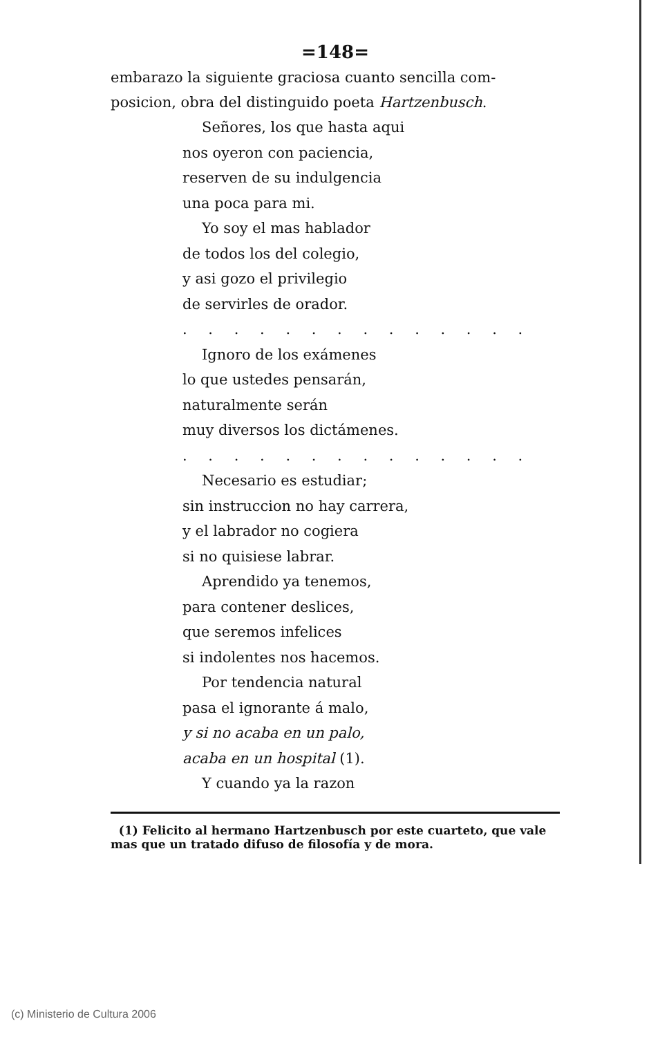=148=
embarazo la siguiente graciosa cuanto sencilla com-posicion, obra del distinguido poeta Hartzenbusch.
Señores, los que hasta aqui
nos oyeron con paciencia,
reserven de su indulgencia
una poca para mi.
Yo soy el mas hablador
de todos los del colegio,
y asi gozo el privilegio
de servirles de orador.
. . . . . . . . . . . . . .
Ignoro de los exámenes
lo que ustedes pensarán,
naturalmente serán
muy diversos los dictámenes.
. . . . . . . . . . . . . .
Necesario es estudiar;
sin instruccion no hay carrera,
y el labrador no cogiera
si no quisiese labrar.
Aprendido ya tenemos,
para contener deslices,
que seremos infelices
si indolentes nos hacemos.
Por tendencia natural
pasa el ignorante á malo,
y si no acaba en un palo,
acaba en un hospital (1).
Y cuando ya la razon
(1) Felicito al hermano Hartzenbusch por este cuarteto, que vale mas que un tratado difuso de filosofía y de mora.
(c) Ministerio de Cultura 2006